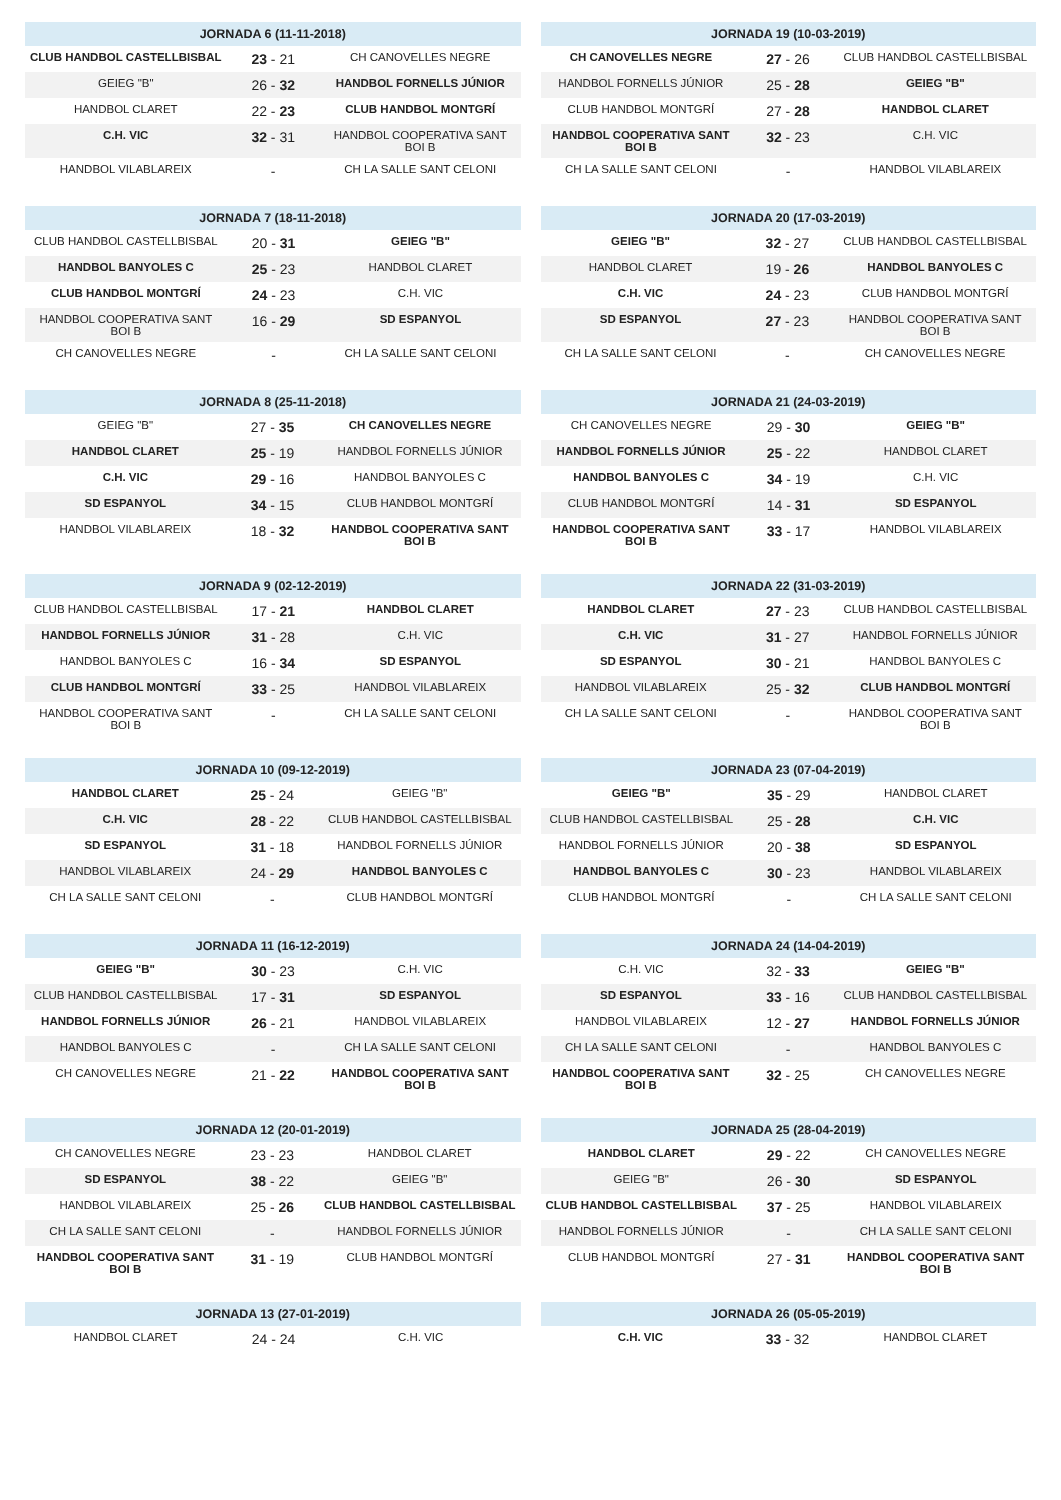| JORNADA 6 (11-11-2018) | | |
| --- | --- | --- |
| CLUB HANDBOL CASTELLBISBAL | 23 - 21 | CH CANOVELLES NEGRE |
| GEIEG "B" | 26 - 32 | HANDBOL FORNELLS JÚNIOR |
| HANDBOL CLARET | 22 - 23 | CLUB HANDBOL MONTGRÍ |
| C.H. VIC | 32 - 31 | HANDBOL COOPERATIVA SANT BOI B |
| HANDBOL VILABLAREIX | - | CH LA SALLE SANT CELONI |
| JORNADA 7 (18-11-2018) | | |
| --- | --- | --- |
| CLUB HANDBOL CASTELLBISBAL | 20 - 31 | GEIEG "B" |
| HANDBOL BANYOLES C | 25 - 23 | HANDBOL CLARET |
| CLUB HANDBOL MONTGRÍ | 24 - 23 | C.H. VIC |
| HANDBOL COOPERATIVA SANT BOI B | 16 - 29 | SD ESPANYOL |
| CH CANOVELLES NEGRE | - | CH LA SALLE SANT CELONI |
| JORNADA 8 (25-11-2018) | | |
| --- | --- | --- |
| GEIEG "B" | 27 - 35 | CH CANOVELLES NEGRE |
| HANDBOL CLARET | 25 - 19 | HANDBOL FORNELLS JÚNIOR |
| C.H. VIC | 29 - 16 | HANDBOL BANYOLES C |
| SD ESPANYOL | 34 - 15 | CLUB HANDBOL MONTGRÍ |
| HANDBOL VILABLAREIX | 18 - 32 | HANDBOL COOPERATIVA SANT BOI B |
| JORNADA 9 (02-12-2019) | | |
| --- | --- | --- |
| CLUB HANDBOL CASTELLBISBAL | 17 - 21 | HANDBOL CLARET |
| HANDBOL FORNELLS JÚNIOR | 31 - 28 | C.H. VIC |
| HANDBOL BANYOLES C | 16 - 34 | SD ESPANYOL |
| CLUB HANDBOL MONTGRÍ | 33 - 25 | HANDBOL VILABLAREIX |
| HANDBOL COOPERATIVA SANT BOI B | - | CH LA SALLE SANT CELONI |
| JORNADA 10 (09-12-2019) | | |
| --- | --- | --- |
| HANDBOL CLARET | 25 - 24 | GEIEG "B" |
| C.H. VIC | 28 - 22 | CLUB HANDBOL CASTELLBISBAL |
| SD ESPANYOL | 31 - 18 | HANDBOL FORNELLS JÚNIOR |
| HANDBOL VILABLAREIX | 24 - 29 | HANDBOL BANYOLES C |
| CH LA SALLE SANT CELONI | - | CLUB HANDBOL MONTGRÍ |
| JORNADA 11 (16-12-2019) | | |
| --- | --- | --- |
| GEIEG "B" | 30 - 23 | C.H. VIC |
| CLUB HANDBOL CASTELLBISBAL | 17 - 31 | SD ESPANYOL |
| HANDBOL FORNELLS JÚNIOR | 26 - 21 | HANDBOL VILABLAREIX |
| HANDBOL BANYOLES C | - | CH LA SALLE SANT CELONI |
| CH CANOVELLES NEGRE | 21 - 22 | HANDBOL COOPERATIVA SANT BOI B |
| JORNADA 12 (20-01-2019) | | |
| --- | --- | --- |
| CH CANOVELLES NEGRE | 23 - 23 | HANDBOL CLARET |
| SD ESPANYOL | 38 - 22 | GEIEG "B" |
| HANDBOL VILABLAREIX | 25 - 26 | CLUB HANDBOL CASTELLBISBAL |
| CH LA SALLE SANT CELONI | - | HANDBOL FORNELLS JÚNIOR |
| HANDBOL COOPERATIVA SANT BOI B | 31 - 19 | CLUB HANDBOL MONTGRÍ |
| JORNADA 13 (27-01-2019) | | |
| --- | --- | --- |
| HANDBOL CLARET | 24 - 24 | C.H. VIC |
| JORNADA 19 (10-03-2019) | | |
| --- | --- | --- |
| CH CANOVELLES NEGRE | 27 - 26 | CLUB HANDBOL CASTELLBISBAL |
| HANDBOL FORNELLS JÚNIOR | 25 - 28 | GEIEG "B" |
| CLUB HANDBOL MONTGRÍ | 27 - 28 | HANDBOL CLARET |
| HANDBOL COOPERATIVA SANT BOI B | 32 - 23 | C.H. VIC |
| CH LA SALLE SANT CELONI | - | HANDBOL VILABLAREIX |
| JORNADA 20 (17-03-2019) | | |
| --- | --- | --- |
| GEIEG "B" | 32 - 27 | CLUB HANDBOL CASTELLBISBAL |
| HANDBOL CLARET | 19 - 26 | HANDBOL BANYOLES C |
| C.H. VIC | 24 - 23 | CLUB HANDBOL MONTGRÍ |
| SD ESPANYOL | 27 - 23 | HANDBOL COOPERATIVA SANT BOI B |
| CH LA SALLE SANT CELONI | - | CH CANOVELLES NEGRE |
| JORNADA 21 (24-03-2019) | | |
| --- | --- | --- |
| CH CANOVELLES NEGRE | 29 - 30 | GEIEG "B" |
| HANDBOL FORNELLS JÚNIOR | 25 - 22 | HANDBOL CLARET |
| HANDBOL BANYOLES C | 34 - 19 | C.H. VIC |
| CLUB HANDBOL MONTGRÍ | 14 - 31 | SD ESPANYOL |
| HANDBOL COOPERATIVA SANT BOI B | 33 - 17 | HANDBOL VILABLAREIX |
| JORNADA 22 (31-03-2019) | | |
| --- | --- | --- |
| HANDBOL CLARET | 27 - 23 | CLUB HANDBOL CASTELLBISBAL |
| C.H. VIC | 31 - 27 | HANDBOL FORNELLS JÚNIOR |
| SD ESPANYOL | 30 - 21 | HANDBOL BANYOLES C |
| HANDBOL VILABLAREIX | 25 - 32 | CLUB HANDBOL MONTGRÍ |
| CH LA SALLE SANT CELONI | - | HANDBOL COOPERATIVA SANT BOI B |
| JORNADA 23 (07-04-2019) | | |
| --- | --- | --- |
| GEIEG "B" | 35 - 29 | HANDBOL CLARET |
| CLUB HANDBOL CASTELLBISBAL | 25 - 28 | C.H. VIC |
| HANDBOL FORNELLS JÚNIOR | 20 - 38 | SD ESPANYOL |
| HANDBOL BANYOLES C | 30 - 23 | HANDBOL VILABLAREIX |
| CLUB HANDBOL MONTGRÍ | - | CH LA SALLE SANT CELONI |
| JORNADA 24 (14-04-2019) | | |
| --- | --- | --- |
| C.H. VIC | 32 - 33 | GEIEG "B" |
| SD ESPANYOL | 33 - 16 | CLUB HANDBOL CASTELLBISBAL |
| HANDBOL VILABLAREIX | 12 - 27 | HANDBOL FORNELLS JÚNIOR |
| CH LA SALLE SANT CELONI | - | HANDBOL BANYOLES C |
| HANDBOL COOPERATIVA SANT BOI B | 32 - 25 | CH CANOVELLES NEGRE |
| JORNADA 25 (28-04-2019) | | |
| --- | --- | --- |
| HANDBOL CLARET | 29 - 22 | CH CANOVELLES NEGRE |
| GEIEG "B" | 26 - 30 | SD ESPANYOL |
| CLUB HANDBOL CASTELLBISBAL | 37 - 25 | HANDBOL VILABLAREIX |
| HANDBOL FORNELLS JÚNIOR | - | CH LA SALLE SANT CELONI |
| CLUB HANDBOL MONTGRÍ | 27 - 31 | HANDBOL COOPERATIVA SANT BOI B |
| JORNADA 26 (05-05-2019) | | |
| --- | --- | --- |
| C.H. VIC | 33 - 32 | HANDBOL CLARET |